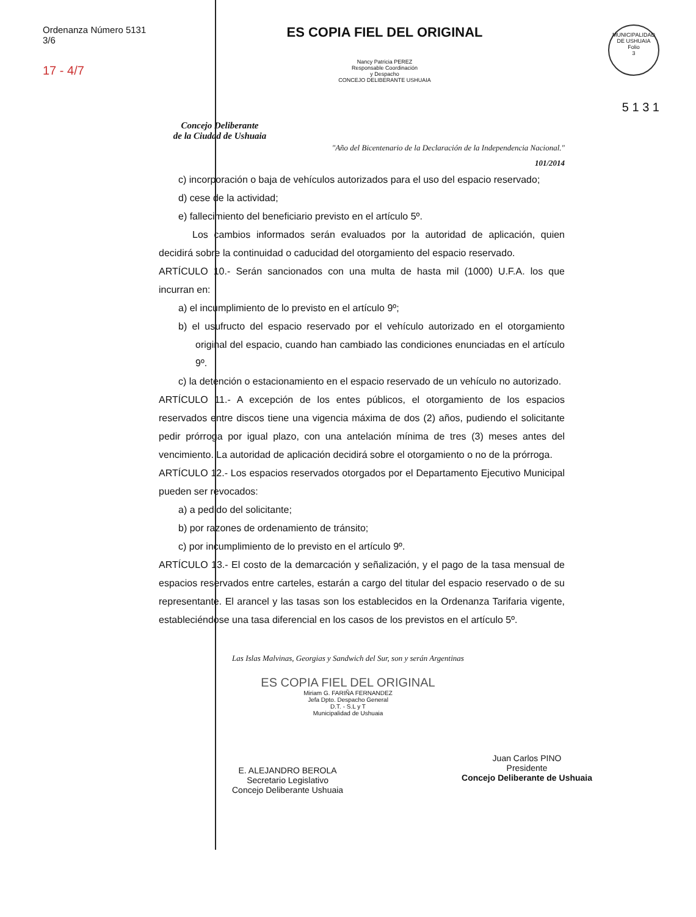Ordenanza Número 5131
3/6
17 - 4/7
Concejo Deliberante
de la Ciudad de Ushuaia
ES COPIA FIEL DEL ORIGINAL
Nancy Patricia PEREZ
Responsable Coordinación
y Despacho
CONCEJO DELIBERANTE USHUAIA
MUNICIPALIDAD DE USHUAIA
Folio
3
5 1 3 1
"Año del Bicentenario de la Declaración de la Independencia Nacional."
101/2014
c) incorporación o baja de vehículos autorizados para el uso del espacio reservado;
d) cese de la actividad;
e) fallecimiento del beneficiario previsto en el artículo 5º.
Los cambios informados serán evaluados por la autoridad de aplicación, quien decidirá sobre la continuidad o caducidad del otorgamiento del espacio reservado.
ARTÍCULO 10.- Serán sancionados con una multa de hasta mil (1000) U.F.A. los que incurran en:
a) el incumplimiento de lo previsto en el artículo 9º;
b) el usufructo del espacio reservado por el vehículo autorizado en el otorgamiento original del espacio, cuando han cambiado las condiciones enunciadas en el artículo 9º.
c) la detención o estacionamiento en el espacio reservado de un vehículo no autorizado.
ARTÍCULO 11.- A excepción de los entes públicos, el otorgamiento de los espacios reservados entre discos tiene una vigencia máxima de dos (2) años, pudiendo el solicitante pedir prórroga por igual plazo, con una antelación mínima de tres (3) meses antes del vencimiento. La autoridad de aplicación decidirá sobre el otorgamiento o no de la prórroga.
ARTÍCULO 12.- Los espacios reservados otorgados por el Departamento Ejecutivo Municipal pueden ser revocados:
a) a pedido del solicitante;
b) por razones de ordenamiento de tránsito;
c) por incumplimiento de lo previsto en el artículo 9º.
ARTÍCULO 13.- El costo de la demarcación y señalización, y el pago de la tasa mensual de espacios reservados entre carteles, estarán a cargo del titular del espacio reservado o de su representante. El arancel y las tasas son los establecidos en la Ordenanza Tarifaria vigente, estableciéndose una tasa diferencial en los casos de los previstos en el artículo 5º.
Las Islas Malvinas, Georgias y Sandwich del Sur, son y serán Argentinas
ES COPIA FIEL DEL ORIGINAL
Miriam G. FARIÑA FERNANDEZ
Jefa Dpto. Despacho General
D.T. - S.L y T
Municipalidad de Ushuaia
E. ALEJANDRO BEROLA
Secretario Legislativo
Concejo Deliberante Ushuaia
Juan Carlos PINO
Presidente
Concejo Deliberante de Ushuaia